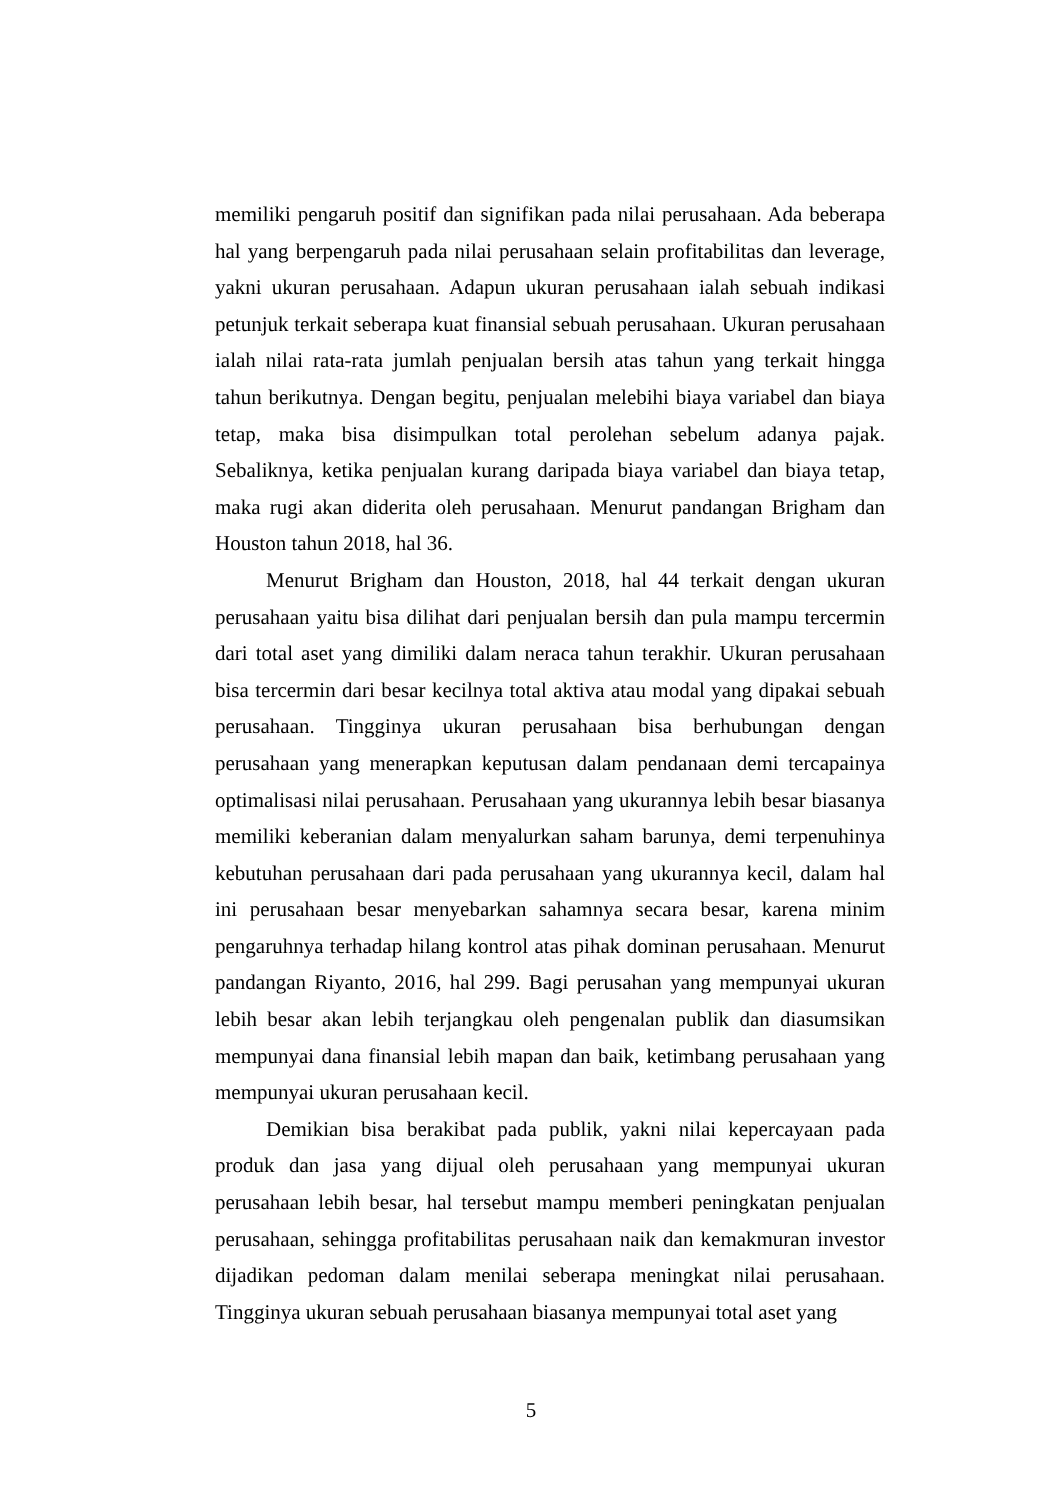memiliki pengaruh positif dan signifikan pada nilai perusahaan. Ada beberapa hal yang berpengaruh pada nilai perusahaan selain profitabilitas dan leverage, yakni ukuran perusahaan. Adapun ukuran perusahaan ialah sebuah indikasi petunjuk terkait seberapa kuat finansial sebuah perusahaan. Ukuran perusahaan ialah nilai rata-rata jumlah penjualan bersih atas tahun yang terkait hingga tahun berikutnya. Dengan begitu, penjualan melebihi biaya variabel dan biaya tetap, maka bisa disimpulkan total perolehan sebelum adanya pajak. Sebaliknya, ketika penjualan kurang daripada biaya variabel dan biaya tetap, maka rugi akan diderita oleh perusahaan. Menurut pandangan Brigham dan Houston tahun 2018, hal 36.
Menurut Brigham dan Houston, 2018, hal 44 terkait dengan ukuran perusahaan yaitu bisa dilihat dari penjualan bersih dan pula mampu tercermin dari total aset yang dimiliki dalam neraca tahun terakhir. Ukuran perusahaan bisa tercermin dari besar kecilnya total aktiva atau modal yang dipakai sebuah perusahaan. Tingginya ukuran perusahaan bisa berhubungan dengan perusahaan yang menerapkan keputusan dalam pendanaan demi tercapainya optimalisasi nilai perusahaan. Perusahaan yang ukurannya lebih besar biasanya memiliki keberanian dalam menyalurkan saham barunya, demi terpenuhinya kebutuhan perusahaan dari pada perusahaan yang ukurannya kecil, dalam hal ini perusahaan besar menyebarkan sahamnya secara besar, karena minim pengaruhnya terhadap hilang kontrol atas pihak dominan perusahaan. Menurut pandangan Riyanto, 2016, hal 299. Bagi perusahan yang mempunyai ukuran lebih besar akan lebih terjangkau oleh pengenalan publik dan diasumsikan mempunyai dana finansial lebih mapan dan baik, ketimbang perusahaan yang mempunyai ukuran perusahaan kecil.
Demikian bisa berakibat pada publik, yakni nilai kepercayaan pada produk dan jasa yang dijual oleh perusahaan yang mempunyai ukuran perusahaan lebih besar, hal tersebut mampu memberi peningkatan penjualan perusahaan, sehingga profitabilitas perusahaan naik dan kemakmuran investor dijadikan pedoman dalam menilai seberapa meningkat nilai perusahaan. Tingginya ukuran sebuah perusahaan biasanya mempunyai total aset yang
5